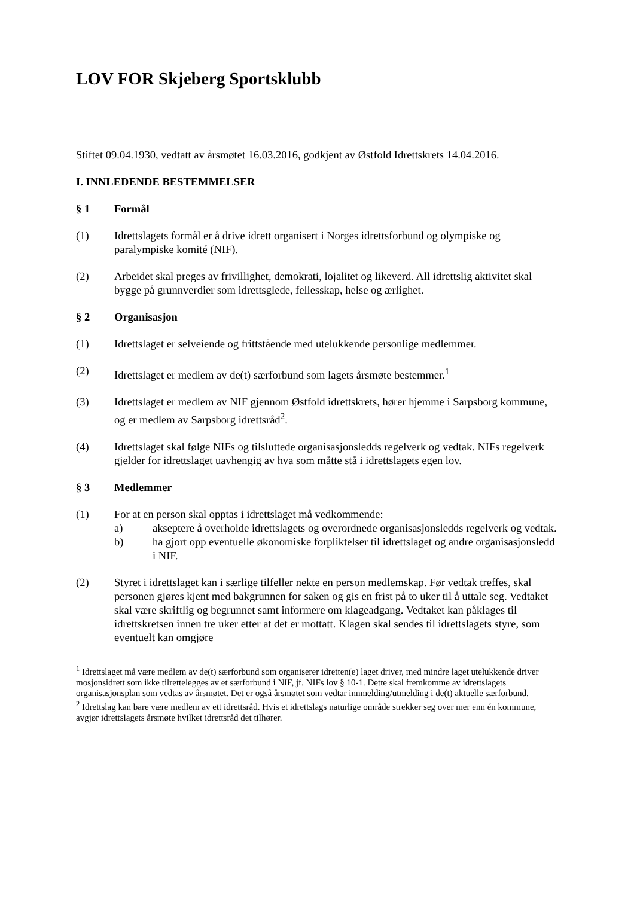LOV FOR Skjeberg Sportsklubb
Stiftet 09.04.1930, vedtatt av årsmøtet 16.03.2016, godkjent av Østfold Idrettskrets 14.04.2016.
I. INNLEDENDE BESTEMMELSER
§ 1 Formål
(1) Idrettslagets formål er å drive idrett organisert i Norges idrettsforbund og olympiske og paralympiske komité (NIF).
(2) Arbeidet skal preges av frivillighet, demokrati, lojalitet og likeverd. All idrettslig aktivitet skal bygge på grunnverdier som idrettsglede, fellesskap, helse og ærlighet.
§ 2 Organisasjon
(1) Idrettslaget er selveiende og frittstående med utelukkende personlige medlemmer.
(2) Idrettslaget er medlem av de(t) særforbund som lagets årsmøte bestemmer.<sup>1</sup>
(3) Idrettslaget er medlem av NIF gjennom Østfold idrettskrets, hører hjemme i Sarpsborg kommune, og er medlem av Sarpsborg idrettsråd<sup>2</sup>.
(4) Idrettslaget skal følge NIFs og tilsluttede organisasjonsledds regelverk og vedtak. NIFs regelverk gjelder for idrettslaget uavhengig av hva som måtte stå i idrettslagets egen lov.
§ 3 Medlemmer
(1) For at en person skal opptas i idrettslaget må vedkommende:
a) akseptere å overholde idrettslagets og overordnede organisasjonsledds regelverk og vedtak.
b) ha gjort opp eventuelle økonomiske forpliktelser til idrettslaget og andre organisasjonsledd i NIF.
(2) Styret i idrettslaget kan i særlige tilfeller nekte en person medlemskap. Før vedtak treffes, skal personen gjøres kjent med bakgrunnen for saken og gis en frist på to uker til å uttale seg. Vedtaket skal være skriftlig og begrunnet samt informere om klageadgang. Vedtaket kan påklages til idrettskretsen innen tre uker etter at det er mottatt. Klagen skal sendes til idrettslagets styre, som eventuelt kan omgjøre
<sup>1</sup> Idrettslaget må være medlem av de(t) særforbund som organiserer idretten(e) laget driver, med mindre laget utelukkende driver mosjonsidrett som ikke tilrettelegges av et særforbund i NIF, jf. NIFs lov § 10-1. Dette skal fremkomme av idrettslagets organisasjonsplan som vedtas av årsmøtet. Det er også årsmøtet som vedtar innmelding/utmelding i de(t) aktuelle særforbund.
<sup>2</sup> Idrettslag kan bare være medlem av ett idrettsråd. Hvis et idrettslags naturlige område strekker seg over mer enn én kommune, avgjør idrettslagets årsmøte hvilket idrettsråd det tilhører.